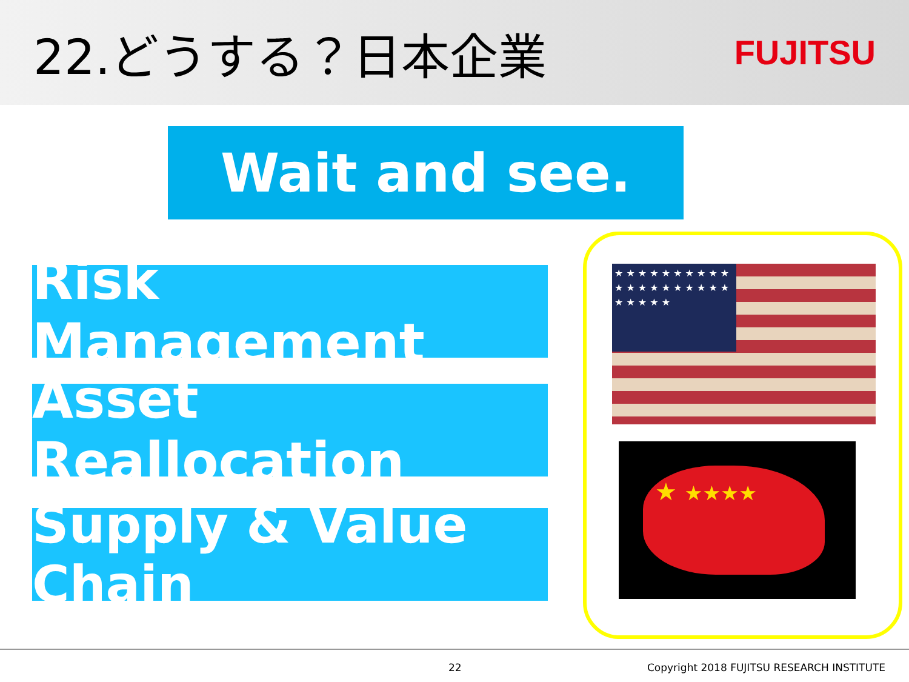22.どうする？日本企業
FUJITSU
Wait and see.
Risk Management
Asset Reallocation
Supply & Value Chain
★ ★ ★ ★ ★ ★ ★ ★ ★ ★ ★ ★ ★ ★ ★ ★ ★ ★ ★ ★ ★ ★ ★ ★ ★
★ ★★★★
22 Copyright 2018 FUJITSU RESEARCH INSTITUTE